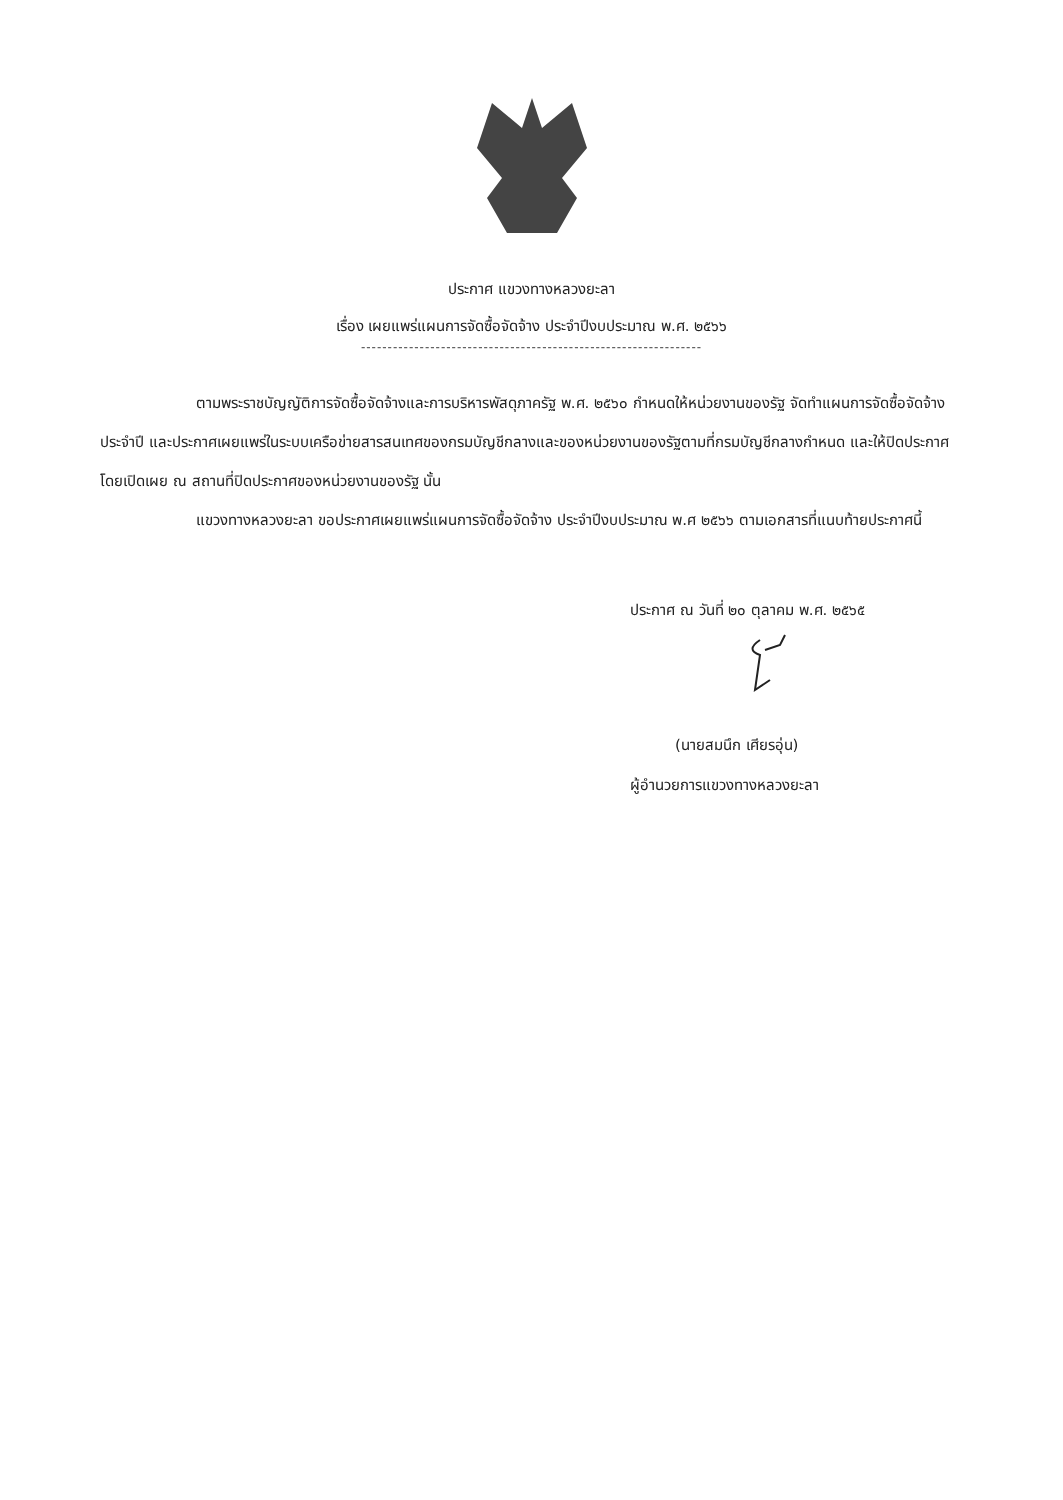ประกาศ แขวงทางหลวงยะลา
เรื่อง เผยแพร่แผนการจัดซื้อจัดจ้าง ประจำปีงบประมาณ พ.ศ. ๒๕๖๖
----------------------------------------------------------------
ตามพระราชบัญญัติการจัดซื้อจัดจ้างและการบริหารพัสดุภาครัฐ พ.ศ. ๒๕๖๐ กำหนดให้หน่วยงานของรัฐ จัดทำแผนการจัดซื้อจัดจ้างประจำปี และประกาศเผยแพร่ในระบบเครือข่ายสารสนเทศของกรมบัญชีกลางและของหน่วยงานของรัฐตามที่กรมบัญชีกลางกำหนด และให้ปิดประกาศโดยเปิดเผย ณ สถานที่ปิดประกาศของหน่วยงานของรัฐ นั้น
แขวงทางหลวงยะลา ขอประกาศเผยแพร่แผนการจัดซื้อจัดจ้าง ประจำปีงบประมาณ พ.ศ ๒๕๖๖ ตามเอกสารที่แนบท้ายประกาศนี้
ประกาศ ณ วันที่ ๒๐ ตุลาคม พ.ศ. ๒๕๖๕
(นายสมนึก เศียรอุ่น)
ผู้อำนวยการแขวงทางหลวงยะลา